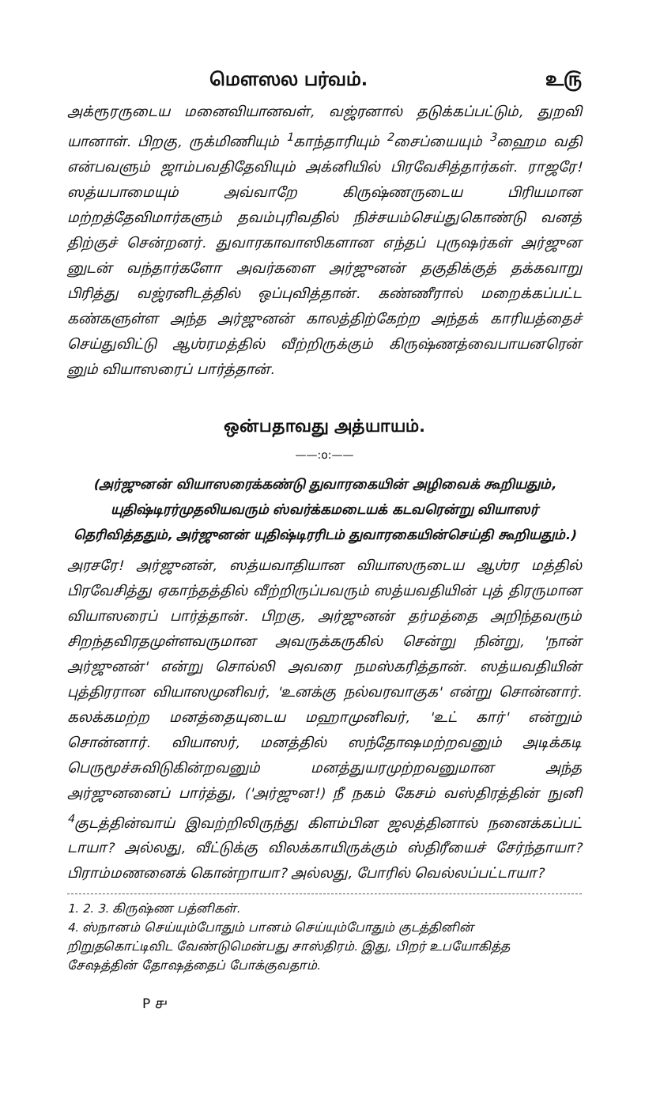மௌஸல பர்வம். உ௫
அக்ரூரருடைய மனைவியானவள், வஜ்ரனால் தடுக்கப்பட்டும், துறவி யானாள். பிறகு, ருக்மிணியும் <sup>1</sup>காந்தாரியும் <sup>2</sup>சைப்யையும் <sup>3</sup>ஹைம வதி என்பவளும் ஜாம்பவதிதேவியும் அக்னியில் பிரவேசித்தார்கள். ராஜரே! ஸத்யபாமையும் அவ்வாறே கிருஷ்ணருடைய பிரியமான மற்றத்தேவிமார்களும் தவம்புரிவதில் நிச்சயம்செய்துகொண்டு வனத் திற்குச் சென்றனர். துவாரகாவாஸிகளான எந்தப் புருஷர்கள் அர்ஜுன னுடன் வந்தார்களோ அவர்களை அர்ஜுனன் தகுதிக்குத் தக்கவாறு பிரித்து வஜ்ரனிடத்தில் ஒப்புவித்தான். கண்ணீரால் மறைக்கப்பட்ட கண்களுள்ள அந்த அர்ஜுனன் காலத்திற்கேற்ற அந்தக் காரியத்தைச் செய்துவிட்டு ஆஶ்ரமத்தில் வீற்றிருக்கும் கிருஷ்ணத்வைபாயனரென் னும் வியாஸரைப் பார்த்தான்.
ஒன்பதாவது அத்யாயம்.
——:o:——
(அர்ஜுனன் வியாஸரைக்கண்டு துவாரகையின் அழிவைக் கூறியதும், யுதிஷ்டிரர்முதலியவரும் ஸ்வர்க்கமடையக் கடவரென்று வியாஸர் தெரிவித்ததும், அர்ஜுனன் யுதிஷ்டிரரிடம் துவாரகையின்செய்தி கூறியதும்.)
அரசரே! அர்ஜுனன், ஸத்யவாதியான வியாஸருடைய ஆஶ்ர மத்தில் பிரவேசித்து ஏகாந்தத்தில் வீற்றிருப்பவரும் ஸத்யவதியின் புத் திரருமான வியாஸரைப் பார்த்தான். பிறகு, அர்ஜுனன் தர்மத்தை அறிந்தவரும் சிறந்தவிரதமுள்ளவருமான அவருக்கருகில் சென்று நின்று, 'நான் அர்ஜுனன்' என்று சொல்லி அவரை நமஸ்கரித்தான். ஸத்யவதியின் புத்திரரான வியாஸமுனிவர், 'உனக்கு நல்வரவாகுக' என்று சொன்னார். கலக்கமற்ற மனத்தையுடைய மஹாமுனிவர், 'உட் கார்' என்றும் சொன்னார். வியாஸர், மனத்தில் ஸந்தோஷமற்றவனும் அடிக்கடி பெருமூச்சுவிடுகின்றவனும் மனத்துயரமுற்றவனுமான அந்த அர்ஜுனனைப் பார்த்து, ('அர்ஜுன!) நீ நகம் கேசம் வஸ்திரத்தின் நுனி <sup>4</sup>குடத்தின்வாய் இவற்றிலிருந்து கிளம்பின ஜலத்தினால் நனைக்கப்பட் டாயா? அல்லது, வீட்டுக்கு விலக்காயிருக்கும் ஸ்திரீயைச் சேர்ந்தாயா? பிராம்மணனைக் கொன்றாயா? அல்லது, போரில் வெல்லப்பட்டாயா?
1. 2. 3. கிருஷ்ண பத்னிகள்.
4. ஸ்நானம் செய்யும்போதும் பானம் செய்யும்போதும் குடத்தினின் றிறுதகொட்டிவிட வேண்டுமென்பது சாஸ்திரம். இது, பிறர் உபயோகித்த சேஷத்தின் தோஷத்தைப் போக்குவதாம்.
P ௪